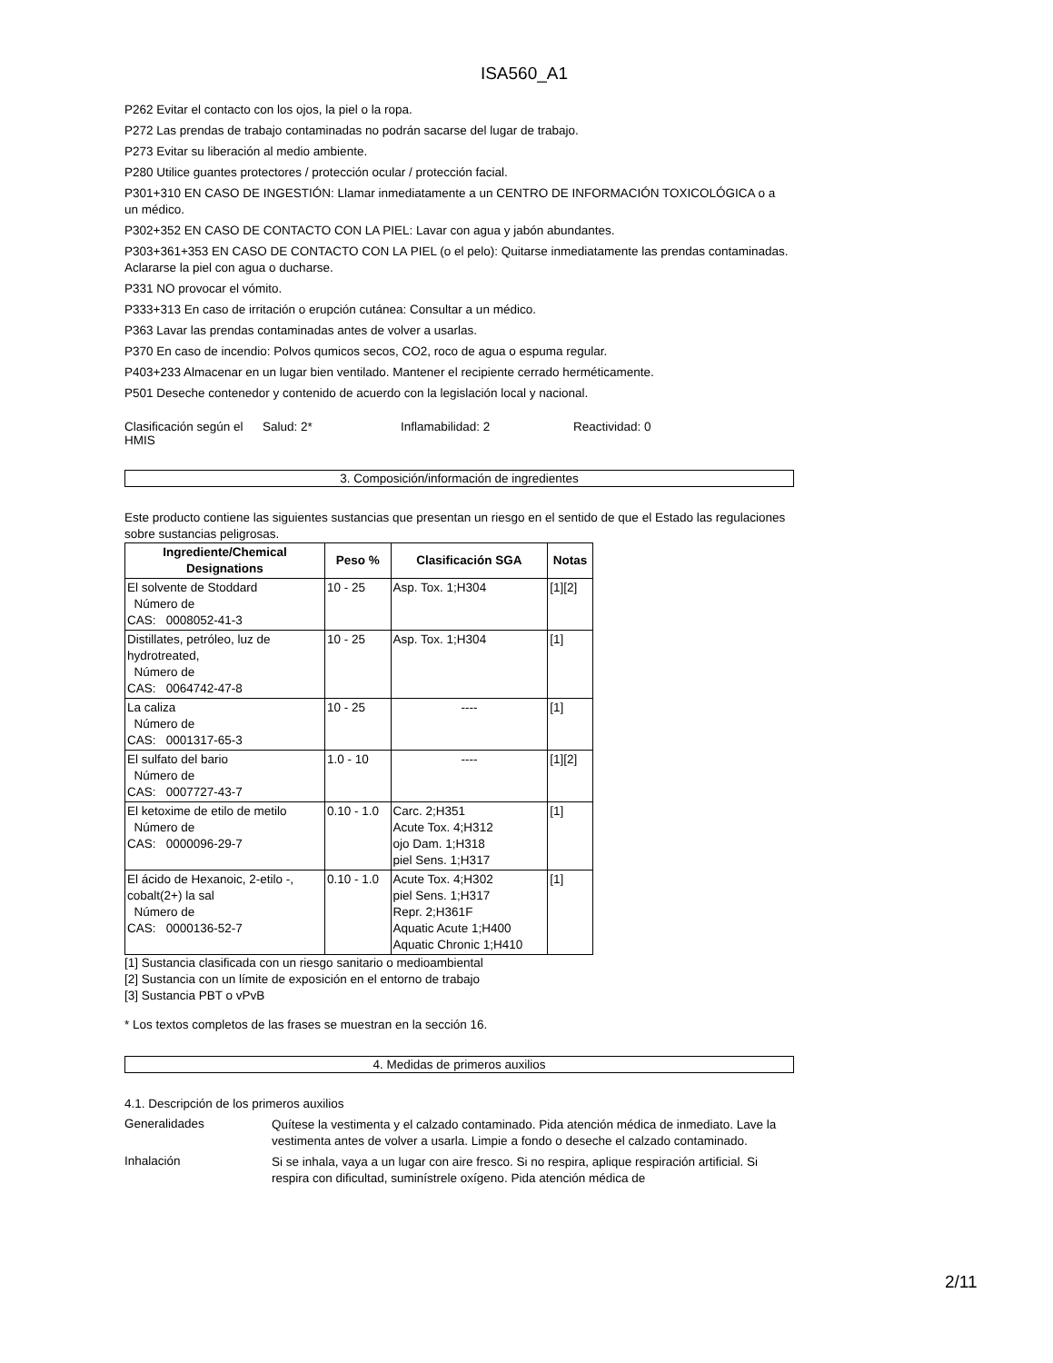ISA560_A1
P262 Evitar el contacto con los ojos, la piel o la ropa.
P272 Las prendas de trabajo contaminadas no podrán sacarse del lugar de trabajo.
P273 Evitar su liberación al medio ambiente.
P280 Utilice guantes protectores / protección ocular / protección facial.
P301+310 EN CASO DE INGESTIÓN: Llamar inmediatamente a un CENTRO DE INFORMACIÓN TOXICOLÓGICA o a un médico.
P302+352 EN CASO DE CONTACTO CON LA PIEL: Lavar con agua y jabón abundantes.
P303+361+353 EN CASO DE CONTACTO CON LA PIEL (o el pelo): Quitarse inmediatamente las prendas contaminadas. Aclararse la piel con agua o ducharse.
P331 NO provocar el vómito.
P333+313 En caso de irritación o erupción cutánea: Consultar a un médico.
P363 Lavar las prendas contaminadas antes de volver a usarlas.
P370 En caso de incendio: Polvos qumicos secos, CO2, roco de agua o espuma regular.
P403+233 Almacenar en un lugar bien ventilado. Mantener el recipiente cerrado herméticamente.
P501 Deseche contenedor y contenido de acuerdo con la legislación local y nacional.
Clasificación según el HMIS
Salud: 2* Inflamabilidad: 2 Reactividad: 0
3. Composición/información de ingredientes
Este producto contiene las siguientes sustancias que presentan un riesgo en el sentido de que el Estado las regulaciones sobre sustancias peligrosas.
| Ingrediente/Chemical Designations | Peso % | Clasificación SGA | Notas |
| --- | --- | --- | --- |
| El solvente de Stoddard Número de CAS: 0008052-41-3 | 10 - 25 | Asp. Tox. 1;H304 | [1][2] |
| Distillates, petróleo, luz de hydrotreated, Número de CAS: 0064742-47-8 | 10 - 25 | Asp. Tox. 1;H304 | [1] |
| La caliza Número de CAS: 0001317-65-3 | 10 - 25 | ---- | [1] |
| El sulfato del bario Número de CAS: 0007727-43-7 | 1.0 - 10 | ---- | [1][2] |
| El ketoxime de etilo de metilo Número de CAS: 0000096-29-7 | 0.10 - 1.0 | Carc. 2;H351 Acute Tox. 4;H312 ojo Dam. 1;H318 piel Sens. 1;H317 | [1] |
| El ácido de Hexanoic, 2-etilo -, cobalt(2+) la sal Número de CAS: 0000136-52-7 | 0.10 - 1.0 | Acute Tox. 4;H302 piel Sens. 1;H317 Repr. 2;H361F Aquatic Acute 1;H400 Aquatic Chronic 1;H410 | [1] |
[1] Sustancia clasificada con un riesgo sanitario o medioambiental
[2] Sustancia con un límite de exposición en el entorno de trabajo
[3] Sustancia PBT o vPvB
* Los textos completos de las frases se muestran en la sección 16.
4. Medidas de primeros auxilios
4.1. Descripción de los primeros auxilios
Generalidades
Quítese la vestimenta y el calzado contaminado. Pida atención médica de inmediato. Lave la vestimenta antes de volver a usarla. Limpie a fondo o deseche el calzado contaminado.
Inhalación
Si se inhala, vaya a un lugar con aire fresco. Si no respira, aplique respiración artificial. Si respira con dificultad, suminístrele oxígeno. Pida atención médica de
2/11